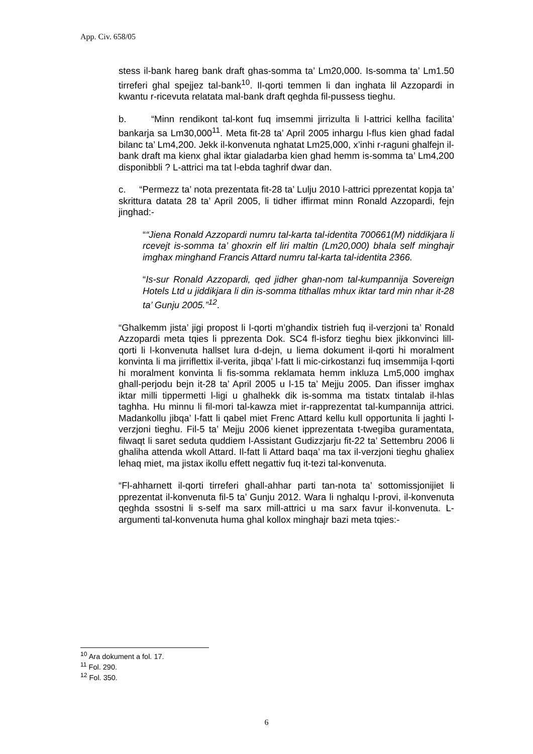App. Civ. 658/05
stess il-bank hareg bank draft ghas-somma ta’ Lm20,000. Is-somma ta’ Lm1.50 tirreferi ghal spejjez tal-bank<sup>10</sup>. Il-qorti temmen li dan inghata lil Azzopardi in kwantu r-ricevuta relatata mal-bank draft qeghda fil-pussess tieghu.
b. “Minn rendikont tal-kont fuq imsemmi jirrizulta li l-attrici kellha facilita’ bankarja sa Lm30,000<sup>11</sup>. Meta fit-28 ta’ April 2005 inhargu l-flus kien ghad fadal bilanc ta’ Lm4,200. Jekk il-konvenuta nghatat Lm25,000, x’inhi r-raguni ghalfejn il-bank draft ma kienx ghal iktar gialadarba kien ghad hemm is-somma ta’ Lm4,200 disponibbli ? L-attrici ma tat l-ebda taghrif dwar dan.
c. “Permezz ta’ nota prezentata fit-28 ta’ Lulju 2010 l-attrici pprezentat kopja ta’ skrittura datata 28 ta’ April 2005, li tidher iffirmat minn Ronald Azzopardi, fejn jinghad:-
““Jiena Ronald Azzopardi numru tal-karta tal-identita 700661(M) niddikjara li rcevejt is-somma ta’ ghoxrin elf liri maltin (Lm20,000) bhala self minghajr imghax minghand Francis Attard numru tal-karta tal-identita 2366.
“Is-sur Ronald Azzopardi, qed jidher ghan-nom tal-kumpannija Sovereign Hotels Ltd u jiddikjara li din is-somma tithallas mhux iktar tard min nhar it-28 ta’ Gunju 2005.”<sup>12</sup>.
“Ghalkemm jista’ jigi propost li l-qorti m’ghandix tistrieh fuq il-verzjoni ta’ Ronald Azzopardi meta tqies li pprezenta Dok. SC4 fl-isforz tieghu biex jikkonvinci lill-qorti li l-konvenuta hallset lura d-dejn, u liema dokument il-qorti hi moralment konvinta li ma jirriflettix il-verita, jibqa’ l-fatt li mic-cirkostanzi fuq imsemmija l-qorti hi moralment konvinta li fis-somma reklamata hemm inkluza Lm5,000 imghax ghall-perjodu bejn it-28 ta’ April 2005 u l-15 ta’ Mejju 2005. Dan ifisser imghax iktar milli tippermetti l-ligi u ghalhekk dik is-somma ma tistatx tintalab il-hlas taghha. Hu minnu li fil-mori tal-kawza miet ir-rapprezentat tal-kumpannija attrici. Madankollu jibqa’ l-fatt li qabel miet Frenc Attard kellu kull opportunita li jaghti l-verzjoni tieghu. Fil-5 ta’ Mejju 2006 kienet ipprezentata t-twegiba guramentata, filwaqt li saret seduta quddiem l-Assistant Gudizzjarju fit-22 ta’ Settembru 2006 li ghaliha attenda wkoll Attard. Il-fatt li Attard baqa’ ma tax il-verzjoni tieghu ghaliex lehaq miet, ma jistax ikollu effett negattiv fuq it-tezi tal-konvenuta.
“Fl-ahharnett il-qorti tirreferi ghall-ahhar parti tan-nota ta’ sottomissjonijiet li pprezentat il-konvenuta fil-5 ta’ Gunju 2012. Wara li nghalqu l-provi, il-konvenuta qeghda ssostni li s-self ma sarx mill-attrici u ma sarx favur il-konvenuta. L-argumenti tal-konvenuta huma ghal kollox minghajr bazi meta tqies:-
<sup>10</sup> Ara dokument a fol. 17.
<sup>11</sup> Fol. 290.
<sup>12</sup> Fol. 350.
6